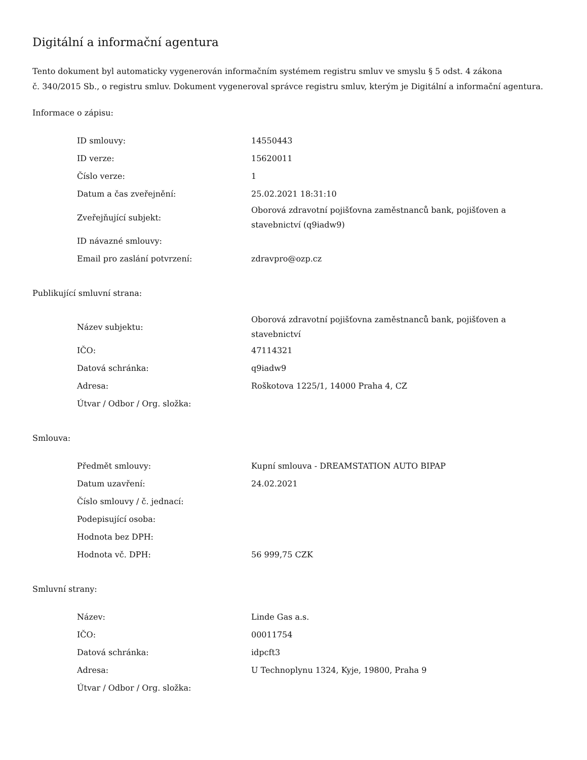Digitální a informační agentura
Tento dokument byl automaticky vygenerován informačním systémem registru smluv ve smyslu § 5 odst. 4 zákona
č. 340/2015 Sb., o registru smluv. Dokument vygeneroval správce registru smluv, kterým je Digitální a informační agentura.
Informace o zápisu:
| ID smlouvy: | 14550443 |
| ID verze: | 15620011 |
| Číslo verze: | 1 |
| Datum a čas zveřejnění: | 25.02.2021 18:31:10 |
| Zveřejňující subjekt: | Oborová zdravotní pojišťovna zaměstnanců bank, pojišťoven a stavebnictví (q9iadw9) |
| ID návazné smlouvy: | |
| Email pro zaslání potvrzení: | zdravpro@ozp.cz |
Publikující smluvní strana:
| Název subjektu: | Oborová zdravotní pojišťovna zaměstnanců bank, pojišťoven a stavebnictví |
| IČO: | 47114321 |
| Datová schránka: | q9iadw9 |
| Adresa: | Roškotova 1225/1, 14000 Praha 4, CZ |
| Útvar / Odbor / Org. složka: | |
Smlouva:
| Předmět smlouvy: | Kupní smlouva - DREAMSTATION AUTO BIPAP |
| Datum uzavření: | 24.02.2021 |
| Číslo smlouvy / č. jednací: | |
| Podepisující osoba: | |
| Hodnota bez DPH: | |
| Hodnota vč. DPH: | 56 999,75 CZK |
Smluvní strany:
| Název: | Linde Gas a.s. |
| IČO: | 00011754 |
| Datová schránka: | idpcft3 |
| Adresa: | U Technoplynu 1324, Kyje, 19800, Praha 9 |
| Útvar / Odbor / Org. složka: | |